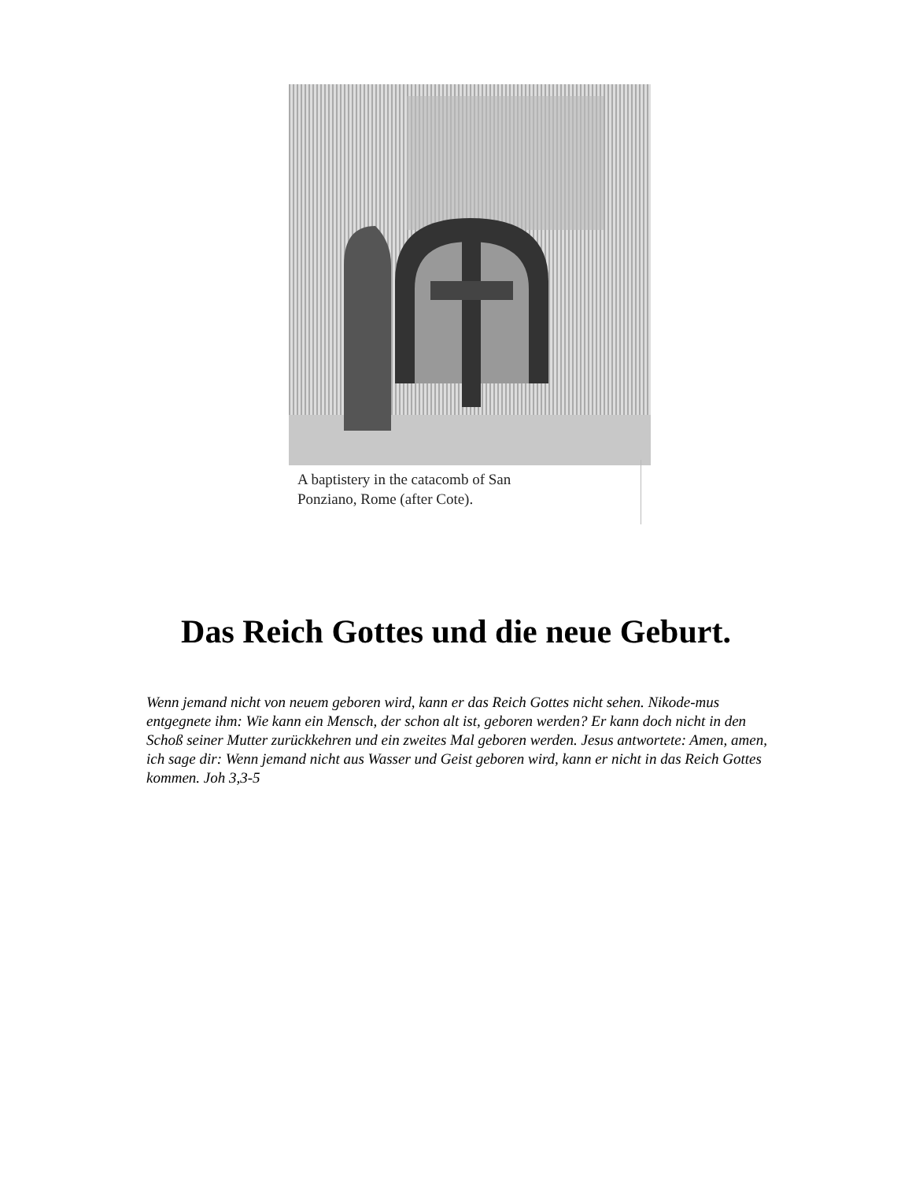A baptistery in the catacomb of San
Ponziano, Rome (after Cote).
Das Reich Gottes und die neue Geburt.
Wenn jemand nicht von neuem geboren wird, kann er das Reich Gottes nicht sehen. Nikode-mus entgegnete ihm: Wie kann ein Mensch, der schon alt ist, geboren werden? Er kann doch nicht in den Schoß seiner Mutter zurückkehren und ein zweites Mal geboren werden. Jesus antwortete: Amen, amen, ich sage dir: Wenn jemand nicht aus Wasser und Geist geboren wird, kann er nicht in das Reich Gottes kommen. Joh 3,3-5